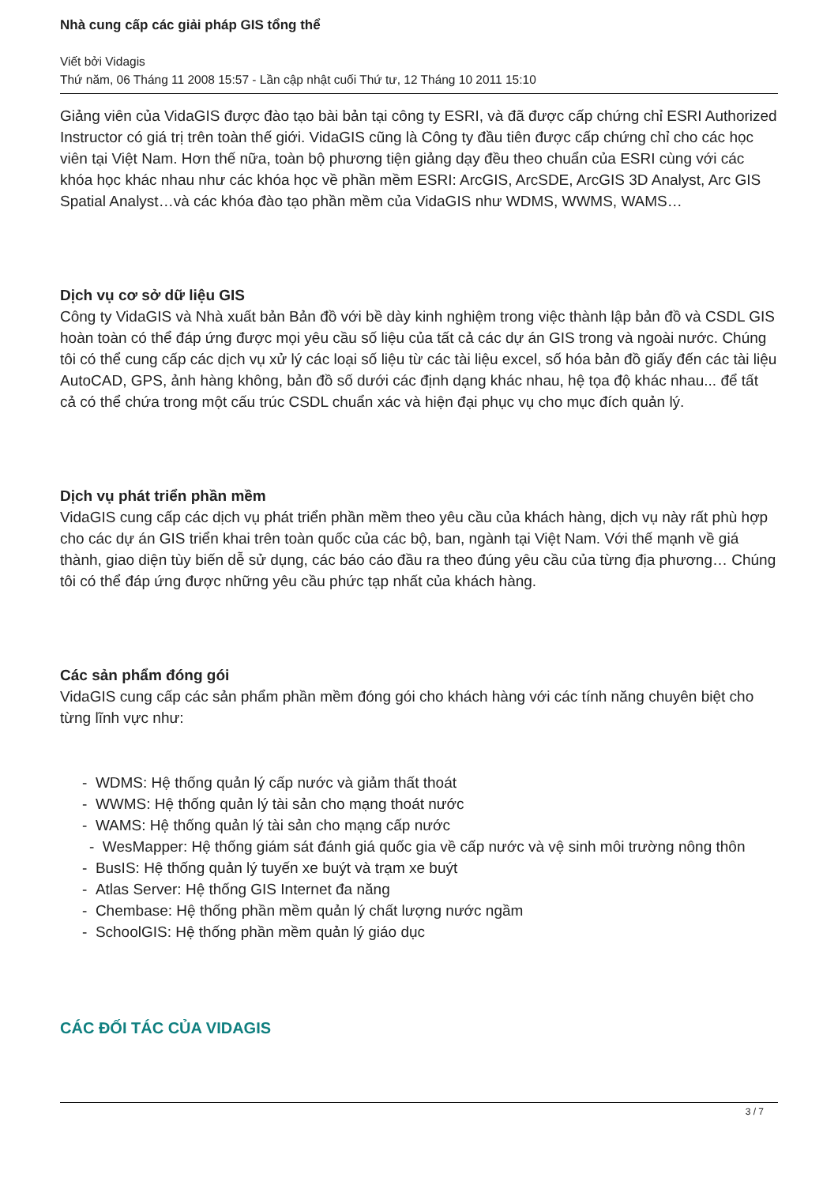Nhà cung cấp các giải pháp GIS tổng thể
Viết bởi Vidagis
Thứ năm, 06 Tháng 11 2008 15:57 - Lần cập nhật cuối Thứ tư, 12 Tháng 10 2011 15:10
Giảng viên của VidaGIS được đào tạo bài bản tại công ty ESRI, và đã được cấp chứng chỉ ESRI Authorized Instructor có giá trị trên toàn thế giới. VidaGIS cũng là Công ty đầu tiên được cấp chứng chỉ cho các học viên tại Việt Nam. Hơn thế nữa, toàn bộ phương tiện giảng dạy đều theo chuẩn của ESRI cùng với các khóa học khác nhau như các khóa học về phần mềm ESRI: ArcGIS, ArcSDE, ArcGIS 3D Analyst, Arc GIS Spatial Analyst…và các khóa đào tạo phần mềm của VidaGIS như WDMS, WWMS, WAMS…
Dịch vụ cơ sở dữ liệu GIS
Công ty VidaGIS và Nhà xuất bản Bản đồ với bề dày kinh nghiệm trong việc thành lập bản đồ và CSDL GIS hoàn toàn có thể đáp ứng được mọi yêu cầu số liệu của tất cả các dự án GIS trong và ngoài nước. Chúng tôi có thể cung cấp các dịch vụ xử lý các loại số liệu từ các tài liệu excel, số hóa bản đồ giấy đến các tài liệu AutoCAD, GPS, ảnh hàng không, bản đồ số dưới các định dạng khác nhau, hệ tọa độ khác nhau... để tất cả có thể chứa trong một cấu trúc CSDL chuẩn xác và hiện đại phục vụ cho mục đích quản lý.
Dịch vụ phát triển phần mềm
VidaGIS cung cấp các dịch vụ phát triển phần mềm theo yêu cầu của khách hàng, dịch vụ này rất phù hợp cho các dự án GIS triển khai trên toàn quốc của các bộ, ban, ngành tại Việt Nam. Với thế mạnh về giá thành, giao diện tùy biến dễ sử dụng, các báo cáo đầu ra theo đúng yêu cầu của từng địa phương… Chúng tôi có thể đáp ứng được những yêu cầu phức tạp nhất của khách hàng.
Các sản phẩm đóng gói
VidaGIS cung cấp các sản phẩm phần mềm đóng gói cho khách hàng với các tính năng chuyên biệt cho từng lĩnh vực như:
- WDMS: Hệ thống quản lý cấp nước và giảm thất thoát
- WWMS: Hệ thống quản lý tài sản cho mạng thoát nước
- WAMS: Hệ thống quản lý tài sản cho mạng cấp nước
- WesMapper: Hệ thống giám sát đánh giá quốc gia về cấp nước và vệ sinh môi trường nông thôn
- BusIS: Hệ thống quản lý tuyến xe buýt và trạm xe buýt
- Atlas Server: Hệ thống GIS Internet đa năng
- Chembase: Hệ thống phần mềm quản lý chất lượng nước ngầm
- SchoolGIS: Hệ thống phần mềm quản lý giáo dục
CÁC ĐỐI TÁC CỦA VIDAGIS
3 / 7